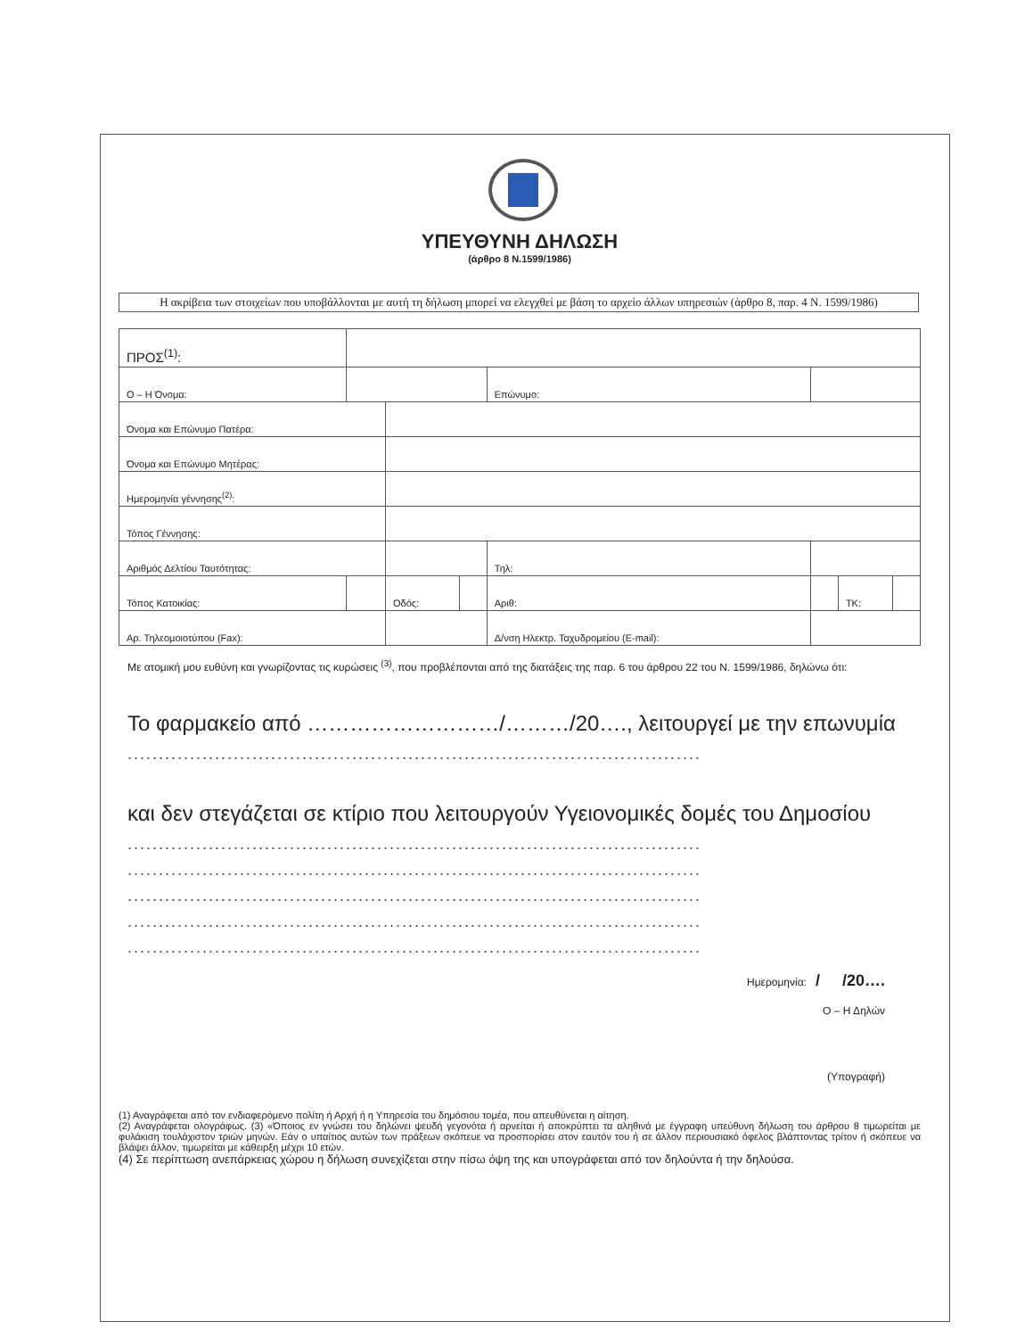ΥΠΕΥΘΥΝΗ ΔΗΛΩΣΗ
(άρθρο 8 Ν.1599/1986)
Η ακρίβεια των στοιχείων που υποβάλλονται με αυτή τη δήλωση μπορεί να ελεγχθεί με βάση το αρχείο άλλων υπηρεσιών (άρθρο 8, παρ. 4 Ν. 1599/1986)
| ΠΡΟΣ<sup>(1)</sup>: | | | | | | | |
| Ο – Η Όνομα: | | | | Επώνυμο: | | | |
| Όνομα και Επώνυμο Πατέρα: | | | | | | | |
| Όνομα και Επώνυμο Μητέρας: | | | | | | | |
| Ημερομηνία γέννησης<sup>(2)</sup>: | | | | | | | |
| Τόπος Γέννησης: | | | | | | | |
| Αριθμός Δελτίου Ταυτότητας: | | | | Τηλ: | | | |
| Τόπος Κατοικίας: | | Οδός: | | Αριθ: | | ΤΚ: | |
| Αρ. Τηλεομοιοτύπου (Fax): | | | | Δ/νση Ηλεκτρ. Ταχυδρομείου (E-mail): | | | |
Με ατομική μου ευθύνη και γνωρίζοντας τις κυρώσεις <sup>(3)</sup>, που προβλέπονται από της διατάξεις της παρ. 6 του άρθρου 22 του Ν. 1599/1986, δηλώνω ότι:
Το φαρμακείο από ………………………/………/20…., λειτουργεί με την επωνυμία
............................................................................................
και δεν στεγάζεται σε κτίριο που λειτουργούν Υγειονομικές δομές του Δημοσίου
............................................................................................
............................................................................................
............................................................................................
............................................................................................
............................................................................................
Ημερομηνία: / /20….
Ο – Η Δηλών
(Υπογραφή)
(1) Αναγράφεται από τον ενδιαφερόμενο πολίτη ή Αρχή ή η Υπηρεσία του δημόσιου τομέα, που απευθύνεται η αίτηση.
(2) Αναγράφεται ολογράφως. (3) «Όποιος εν γνώσει του δηλώνει ψευδή γεγονότα ή αρνείται ή αποκρύπτει τα αληθινά με έγγραφη υπεύθυνη δήλωση του άρθρου 8 τιμωρείται με φυλάκιση τουλάχιστον τριών μηνών. Εάν ο υπαίτιος αυτών των πράξεων σκόπευε να προσπορίσει στον εαυτόν του ή σε άλλον περιουσιακό όφελος βλάπτοντας τρίτον ή σκόπευε να βλάψει άλλον, τιμωρείται με κάθειρξη μέχρι 10 ετών.
(4) Σε περίπτωση ανεπάρκειας χώρου η δήλωση συνεχίζεται στην πίσω όψη της και υπογράφεται από τον δηλούντα ή την δηλούσα.